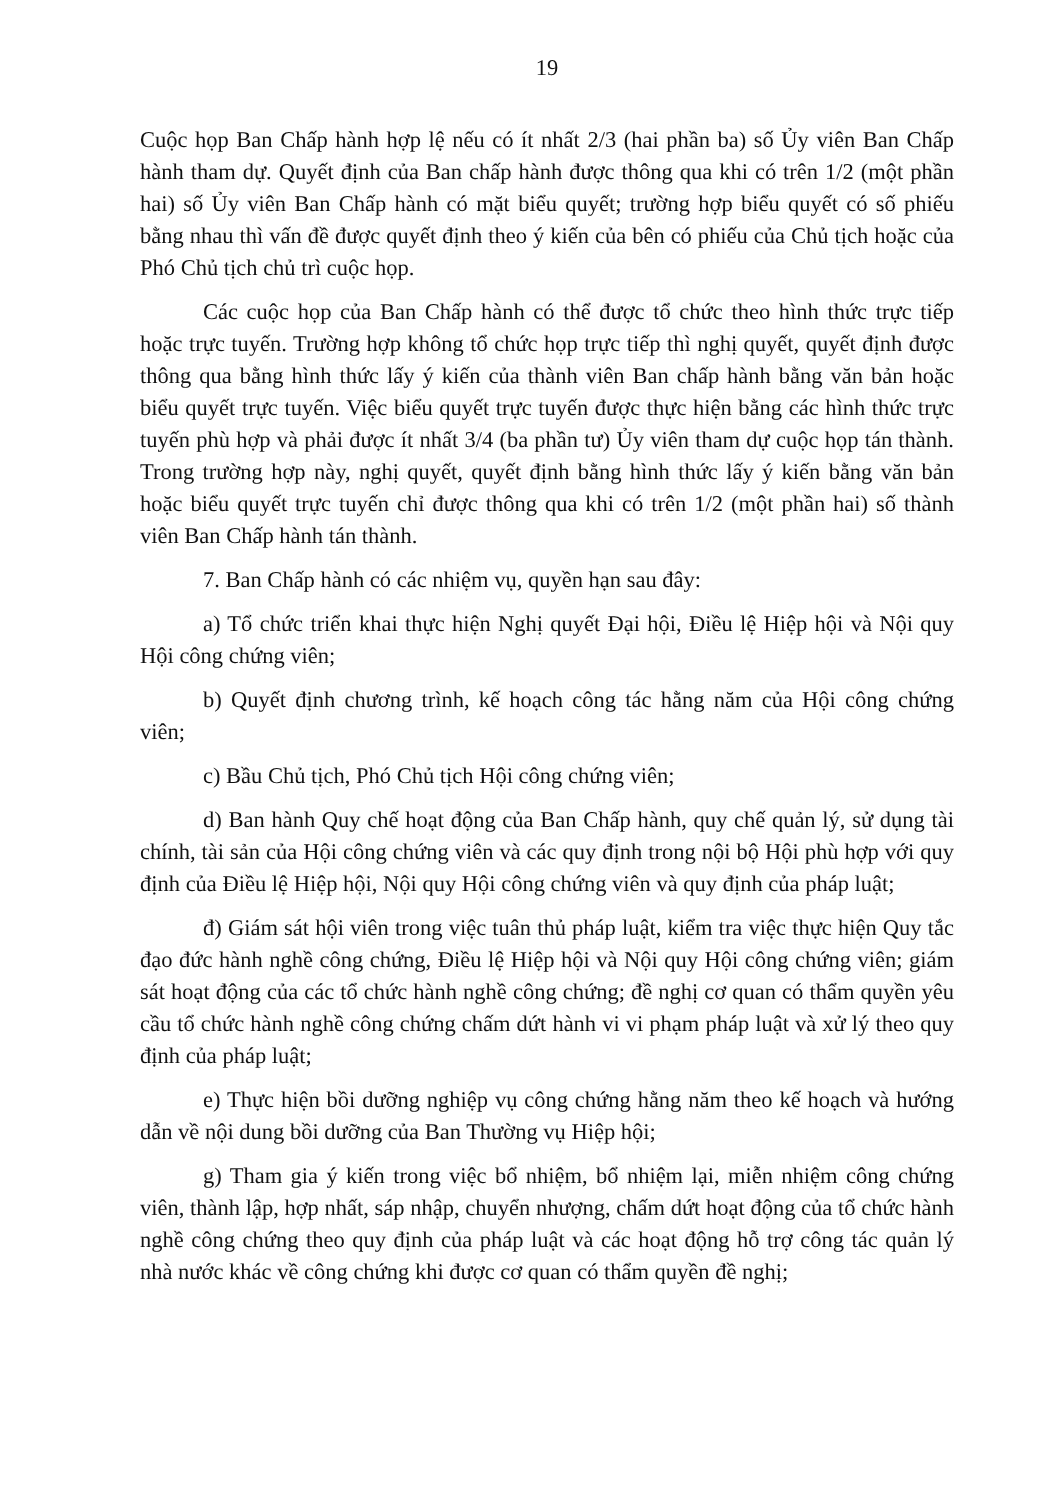19
Cuộc họp Ban Chấp hành hợp lệ nếu có ít nhất 2/3 (hai phần ba) số Ủy viên Ban Chấp hành tham dự. Quyết định của Ban chấp hành được thông qua khi có trên 1/2 (một phần hai) số Ủy viên Ban Chấp hành có mặt biểu quyết; trường hợp biểu quyết có số phiếu bằng nhau thì vấn đề được quyết định theo ý kiến của bên có phiếu của Chủ tịch hoặc của Phó Chủ tịch chủ trì cuộc họp.
Các cuộc họp của Ban Chấp hành có thể được tổ chức theo hình thức trực tiếp hoặc trực tuyến. Trường hợp không tổ chức họp trực tiếp thì nghị quyết, quyết định được thông qua bằng hình thức lấy ý kiến của thành viên Ban chấp hành bằng văn bản hoặc biểu quyết trực tuyến. Việc biểu quyết trực tuyến được thực hiện bằng các hình thức trực tuyến phù hợp và phải được ít nhất 3/4 (ba phần tư) Ủy viên tham dự cuộc họp tán thành. Trong trường hợp này, nghị quyết, quyết định bằng hình thức lấy ý kiến bằng văn bản hoặc biểu quyết trực tuyến chỉ được thông qua khi có trên 1/2 (một phần hai) số thành viên Ban Chấp hành tán thành.
7. Ban Chấp hành có các nhiệm vụ, quyền hạn sau đây:
a) Tổ chức triển khai thực hiện Nghị quyết Đại hội, Điều lệ Hiệp hội và Nội quy Hội công chứng viên;
b) Quyết định chương trình, kế hoạch công tác hằng năm của Hội công chứng viên;
c) Bầu Chủ tịch, Phó Chủ tịch Hội công chứng viên;
d) Ban hành Quy chế hoạt động của Ban Chấp hành, quy chế quản lý, sử dụng tài chính, tài sản của Hội công chứng viên và các quy định trong nội bộ Hội phù hợp với quy định của Điều lệ Hiệp hội, Nội quy Hội công chứng viên và quy định của pháp luật;
đ) Giám sát hội viên trong việc tuân thủ pháp luật, kiểm tra việc thực hiện Quy tắc đạo đức hành nghề công chứng, Điều lệ Hiệp hội và Nội quy Hội công chứng viên; giám sát hoạt động của các tổ chức hành nghề công chứng; đề nghị cơ quan có thẩm quyền yêu cầu tổ chức hành nghề công chứng chấm dứt hành vi vi phạm pháp luật và xử lý theo quy định của pháp luật;
e) Thực hiện bồi dưỡng nghiệp vụ công chứng hằng năm theo kế hoạch và hướng dẫn về nội dung bồi dưỡng của Ban Thường vụ Hiệp hội;
g) Tham gia ý kiến trong việc bổ nhiệm, bổ nhiệm lại, miễn nhiệm công chứng viên, thành lập, hợp nhất, sáp nhập, chuyển nhượng, chấm dứt hoạt động của tổ chức hành nghề công chứng theo quy định của pháp luật và các hoạt động hỗ trợ công tác quản lý nhà nước khác về công chứng khi được cơ quan có thẩm quyền đề nghị;